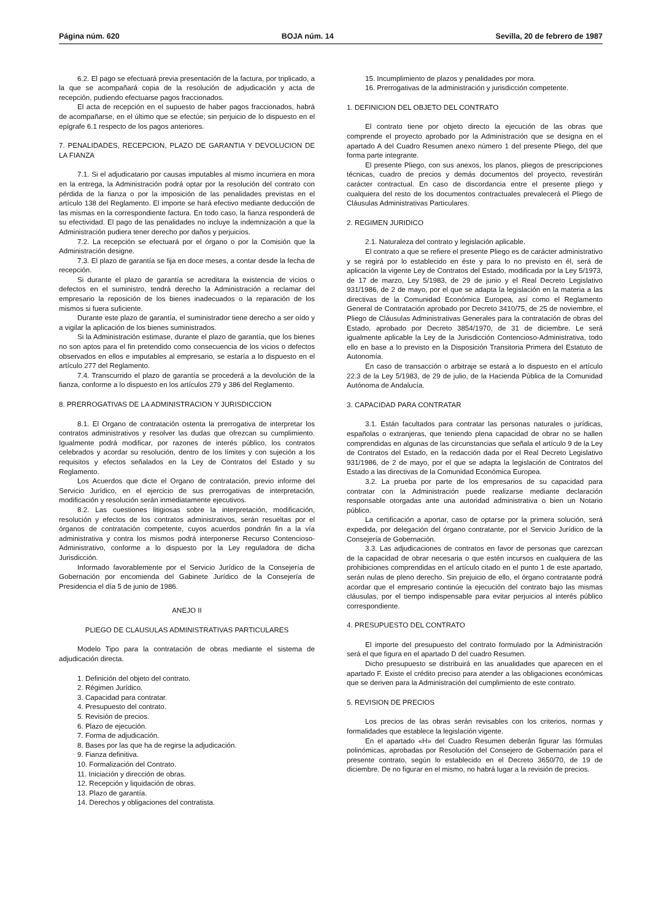Página núm. 620 BOJA núm. 14 Sevilla, 20 de febrero de 1987
6.2. El pago se efectuará previa presentación de la factura, por triplicado, a la que se acompañará copia de la resolución de adjudicación y acta de recepción, pudiendo efectuarse pagos fraccionados.
El acta de recepción en el supuesto de haber pagos fraccionados, habrá de acompañarse, en el último que se efectúe; sin perjuicio de lo dispuesto en el epígrafe 6.1 respecto de los pagos anteriores.
7. PENALIDADES, RECEPCION, PLAZO DE GARANTIA Y DEVOLUCION DE LA FIANZA
7.1. Si el adjudicatario por causas imputables al mismo incurriera en mora en la entrega, la Administración podrá optar por la resolución del contrato con pérdida de la fianza o por la imposición de las penalidades previstas en el artículo 138 del Reglamento. El importe se hará efectivo mediante deducción de las mismas en la correspondiente factura. En todo caso, la fianza responderá de su efectividad. El pago de las penalidades no incluye la indemnización a que la Administración pudiera tener derecho por daños y perjuicios.
7.2. La recepción se efectuará por el órgano o por la Comisión que la Administración designe.
7.3. El plazo de garantía se fija en doce meses, a contar desde la fecha de recepción.
Si durante el plazo de garantía se acreditara la existencia de vicios o defectos en el suministro, tendrá derecho la Administración a reclamar del empresario la reposición de los bienes inadecuados o la reparación de los mismos si fuera suficiente.
Durante este plazo de garantía, el suministrador tiene derecho a ser oído y a vigilar la aplicación de los bienes suministrados.
Si la Administración estimase, durante el plazo de garantía, que los bienes no son aptos para el fin pretendido como consecuencia de los vicios o defectos observados en ellos e imputables al empresario, se estaría a lo dispuesto en el artículo 277 del Reglamento.
7.4. Transcurrido el plazo de garantía se procederá a la devolución de la fianza, conforme a lo dispuesto en los artículos 279 y 386 del Reglamento.
8. PRERROGATIVAS DE LA ADMINISTRACION Y JURISDICCION
8.1. El Organo de contratación ostenta la prerrogativa de interpretar los contratos administrativos y resolver las dudas que ofrezcan su cumplimiento. Igualmente podrá modificar, por razones de interés público, los contratos celebrados y acordar su resolución, dentro de los límites y con sujeción a los requisitos y efectos señalados en la Ley de Contratos del Estado y su Reglamento.
Los Acuerdos que dicte el Organo de contratación, previo informe del Servicio Jurídico, en el ejercicio de sus prerrogativas de interpretación, modificación y resolución serán inmediatamente ejecutivos.
8.2. Las cuestiones litigiosas sobre la interpretación, modificación, resolución y efectos de los contratos administrativos, serán resueltas por el órganos de contratación competente, cuyos acuerdos pondrán fin a la vía administrativa y contra los mismos podrá interponerse Recurso Contencioso-Administrativo, conforme a lo dispuesto por la Ley reguladora de dicha Jurisdicción.
Informado favorablemente por el Servicio Jurídico de la Consejería de Gobernación por encomienda del Gabinete Jurídico de la Consejería de Presidencia el día 5 de junio de 1986.
ANEJO II
PLIEGO DE CLAUSULAS ADMINISTRATIVAS PARTICULARES
Modelo Tipo para la contratación de obras mediante el sistema de adjudicación directa.
1. Definición del objeto del contrato.
2. Régimen Jurídico.
3. Capacidad para contratar.
4. Presupuesto del contrato.
5. Revisión de precios.
6. Plazo de ejecución.
7. Forma de adjudicación.
8. Bases por las que ha de regirse la adjudicación.
9. Fianza definitiva.
10. Formalización del Contrato.
11. Iniciación y dirección de obras.
12. Recepción y liquidación de obras.
13. Plazo de garantía.
14. Derechos y obligaciones del contratista.
15. Incumplimiento de plazos y penalidades por mora.
16. Prerrogativas de la administración y jurisdicción competente.
1. DEFINICION DEL OBJETO DEL CONTRATO
El contrato tiene por objeto directo la ejecución de las obras que comprende el proyecto aprobado por la Administración que se designa en el apartado A del Cuadro Resumen anexo número 1 del presente Pliego, del que forma parte integrante.
El presente Pliego, con sus anexos, los planos, pliegos de prescripciones técnicas, cuadro de precios y demás documentos del proyecto, revestirán carácter contractual. En caso de discordancia entre el presente pliego y cualquiera del resto de los documentos contractuales prevalecerá el Pliego de Cláusulas Administrativas Particulares.
2. REGIMEN JURIDICO
2.1. Naturaleza del contrato y legislación aplicable.
El contrato a que se refiere el presente Pliego es de carácter administrativo y se regirá por lo establecido en éste y para lo no previsto en él, será de aplicación la vigente Ley de Contratos del Estado, modificada por la Ley 5/1973, de 17 de marzo, Ley 5/1983, de 29 de junio y el Real Decreto Legislativo 931/1986, de 2 de mayo, por el que se adapta la legislación en la materia a las directivas de la Comunidad Económica Europea, así como el Reglamento General de Contratación aprobado por Decreto 3410/75, de 25 de noviembre, el Pliego de Cláusulas Administrativas Generales para la contratación de obras del Estado, aprobado por Decreto 3854/1970, de 31 de diciembre. Le será igualmente aplicable la Ley de la Jurisdicción Contencioso-Administrativa, todo ello en base a lo previsto en la Disposición Transitoria Primera del Estatuto de Autonomía.
En caso de transacción o arbitraje se estará a lo dispuesto en el artículo 22.3 de la Ley 5/1983, de 29 de julio, de la Hacienda Pública de la Comunidad Autónoma de Andalucía.
3. CAPACIDAD PARA CONTRATAR
3.1. Están facultados para contratar las personas naturales o jurídicas, españolas o extranjeras, que teniendo plena capacidad de obrar no se hallen comprendidas en algunas de las circunstancias que señala el artículo 9 de la Ley de Contratos del Estado, en la redacción dada por el Real Decreto Legislativo 931/1986, de 2 de mayo, por el que se adapta la legislación de Contratos del Estado a las directivas de la Comunidad Económica Europea.
3.2. La prueba por parte de los empresarios de su capacidad para contratar con la Administración puede realizarse mediante declaración responsable otorgadas ante una autoridad administrativa o bien un Notario público.
La certificación a aportar, caso de optarse por la primera solución, será expedida, por delegación del órgano contratante, por el Servicio Jurídico de la Consejería de Gobernación.
3.3. Las adjudicaciones de contratos en favor de personas que carezcan de la capacidad de obrar necesaria o que estén incursos en cualquiera de las prohibiciones comprendidas en el artículo citado en el punto 1 de este apartado, serán nulas de pleno derecho. Sin prejuicio de ello, el órgano contratante podrá acordar que el empresario continúe la ejecución del contrato bajo las mismas cláusulas, por el tiempo indispensable para evitar perjuicios al interés público correspondiente.
4. PRESUPUESTO DEL CONTRATO
El importe del presupuesto del contrato formulado por la Administración será el que figura en el apartado D del cuadro Resumen.
Dicho presupuesto se distribuirá en las anualidades que aparecen en el apartado F. Existe el crédito preciso para atender a las obligaciones económicas que se deriven para la Administración del cumplimiento de este contrato.
5. REVISION DE PRECIOS
Los precios de las obras serán revisables con los criterios, normas y formalidades que establece la legislación vigente.
En el apartado «H» del Cuadro Resumen deberán figurar las fórmulas polinómicas, aprobadas por Resolución del Consejero de Gobernación para el presente contrato, según lo establecido en el Decreto 3650/70, de 19 de diciembre. De no figurar en el mismo, no habrá lugar a la revisión de precios.